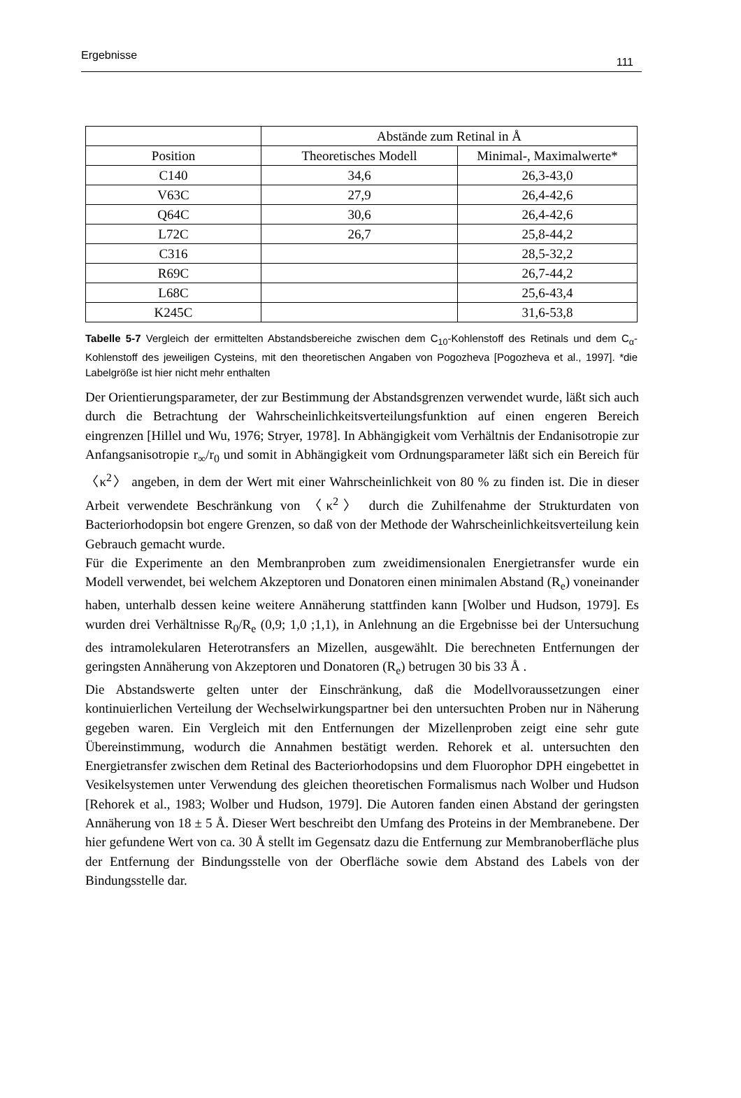Ergebnisse 111
| | Abstände zum Retinal in Å | |
| --- | --- | --- |
| Position | Theoretisches Modell | Minimal-, Maximalwerte* |
| C140 | 34,6 | 26,3-43,0 |
| V63C | 27,9 | 26,4-42,6 |
| Q64C | 30,6 | 26,4-42,6 |
| L72C | 26,7 | 25,8-44,2 |
| C316 | | 28,5-32,2 |
| R69C | | 26,7-44,2 |
| L68C | | 25,6-43,4 |
| K245C | | 31,6-53,8 |
Tabelle 5-7 Vergleich der ermittelten Abstandsbereiche zwischen dem C<sub>10</sub>-Kohlenstoff des Retinals und dem C<sub>α</sub>-Kohlenstoff des jeweiligen Cysteins, mit den theoretischen Angaben von Pogozheva [Pogozheva et al., 1997]. *die Labelgröße ist hier nicht mehr enthalten
Der Orientierungsparameter, der zur Bestimmung der Abstandsgrenzen verwendet wurde, läßt sich auch durch die Betrachtung der Wahrscheinlichkeitsverteilungsfunktion auf einen engeren Bereich eingrenzen [Hillel und Wu, 1976; Stryer, 1978]. In Abhängigkeit vom Verhältnis der Endanisotropie zur Anfangsanisotropie r<sub>∞</sub>/r<sub>0</sub> und somit in Abhängigkeit vom Ordnungsparameter läßt sich ein Bereich für 〈κ<sup>2</sup>〉 angeben, in dem der Wert mit einer Wahrscheinlichkeit von 80 % zu finden ist. Die in dieser Arbeit verwendete Beschränkung von 〈κ<sup>2</sup>〉 durch die Zuhilfenahme der Strukturdaten von Bacteriorhodopsin bot engere Grenzen, so daß von der Methode der Wahrscheinlichkeitsverteilung kein Gebrauch gemacht wurde.
Für die Experimente an den Membranproben zum zweidimensionalen Energietransfer wurde ein Modell verwendet, bei welchem Akzeptoren und Donatoren einen minimalen Abstand (R<sub>e</sub>) voneinander haben, unterhalb dessen keine weitere Annäherung stattfinden kann [Wolber und Hudson, 1979]. Es wurden drei Verhältnisse R<sub>0</sub>/R<sub>e</sub> (0,9; 1,0 ;1,1), in Anlehnung an die Ergebnisse bei der Untersuchung des intramolekularen Heterotransfers an Mizellen, ausgewählt. Die berechneten Entfernungen der geringsten Annäherung von Akzeptoren und Donatoren (R<sub>e</sub>) betrugen 30 bis 33 Å .
Die Abstandswerte gelten unter der Einschränkung, daß die Modellvoraussetzungen einer kontinuierlichen Verteilung der Wechselwirkungspartner bei den untersuchten Proben nur in Näherung gegeben waren. Ein Vergleich mit den Entfernungen der Mizellenproben zeigt eine sehr gute Übereinstimmung, wodurch die Annahmen bestätigt werden. Rehorek et al. untersuchten den Energietransfer zwischen dem Retinal des Bacteriorhodopsins und dem Fluorophor DPH eingebettet in Vesikelsystemen unter Verwendung des gleichen theoretischen Formalismus nach Wolber und Hudson [Rehorek et al., 1983; Wolber und Hudson, 1979]. Die Autoren fanden einen Abstand der geringsten Annäherung von 18 ± 5 Å. Dieser Wert beschreibt den Umfang des Proteins in der Membranebene. Der hier gefundene Wert von ca. 30 Å stellt im Gegensatz dazu die Entfernung zur Membranoberfläche plus der Entfernung der Bindungsstelle von der Oberfläche sowie dem Abstand des Labels von der Bindungsstelle dar.